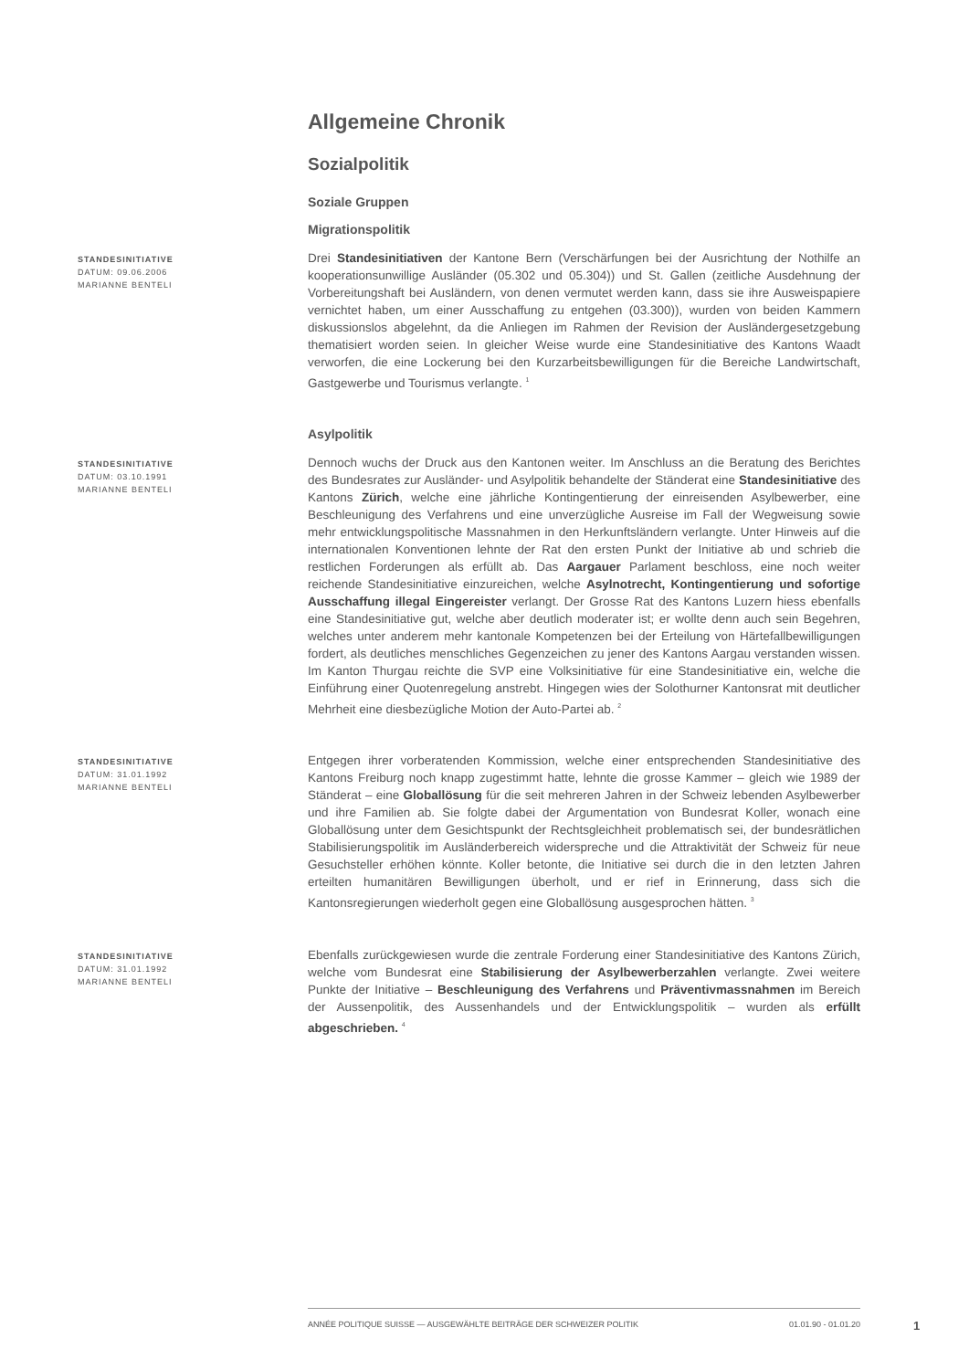Allgemeine Chronik
Sozialpolitik
Soziale Gruppen
Migrationspolitik
STANDESINITIATIVE
DATUM: 09.06.2006
MARIANNE BENTELI
Drei Standesinitiativen der Kantone Bern (Verschärfungen bei der Ausrichtung der Nothilfe an kooperationsunwillige Ausländer (05.302 und 05.304)) und St. Gallen (zeitliche Ausdehnung der Vorbereitungshaft bei Ausländern, von denen vermutet werden kann, dass sie ihre Ausweispapiere vernichtet haben, um einer Ausschaffung zu entgehen (03.300)), wurden von beiden Kammern diskussionslos abgelehnt, da die Anliegen im Rahmen der Revision der Ausländergesetzgebung thematisiert worden seien. In gleicher Weise wurde eine Standesinitiative des Kantons Waadt verworfen, die eine Lockerung bei den Kurzarbeitsbewilligungen für die Bereiche Landwirtschaft, Gastgewerbe und Tourismus verlangte. <sup>1</sup>
Asylpolitik
STANDESINITIATIVE
DATUM: 03.10.1991
MARIANNE BENTELI
Dennoch wuchs der Druck aus den Kantonen weiter. Im Anschluss an die Beratung des Berichtes des Bundesrates zur Ausländer- und Asylpolitik behandelte der Ständerat eine Standesinitiative des Kantons Zürich, welche eine jährliche Kontingentierung der einreisenden Asylbewerber, eine Beschleunigung des Verfahrens und eine unverzügliche Ausreise im Fall der Wegweisung sowie mehr entwicklungspolitische Massnahmen in den Herkunftsländern verlangte. Unter Hinweis auf die internationalen Konventionen lehnte der Rat den ersten Punkt der Initiative ab und schrieb die restlichen Forderungen als erfüllt ab. Das Aargauer Parlament beschloss, eine noch weiter reichende Standesinitiative einzureichen, welche Asylnotrecht, Kontingentierung und sofortige Ausschaffung illegal Eingereister verlangt. Der Grosse Rat des Kantons Luzern hiess ebenfalls eine Standesinitiative gut, welche aber deutlich moderater ist; er wollte denn auch sein Begehren, welches unter anderem mehr kantonale Kompetenzen bei der Erteilung von Härtefallbewilligungen fordert, als deutliches menschliches Gegenzeichen zu jener des Kantons Aargau verstanden wissen. Im Kanton Thurgau reichte die SVP eine Volksinitiative für eine Standesinitiative ein, welche die Einführung einer Quotenregelung anstrebt. Hingegen wies der Solothurner Kantonsrat mit deutlicher Mehrheit eine diesbezügliche Motion der Auto-Partei ab. <sup>2</sup>
STANDESINITIATIVE
DATUM: 31.01.1992
MARIANNE BENTELI
Entgegen ihrer vorberatenden Kommission, welche einer entsprechenden Standesinitiative des Kantons Freiburg noch knapp zugestimmt hatte, lehnte die grosse Kammer – gleich wie 1989 der Ständerat – eine Globallösung für die seit mehreren Jahren in der Schweiz lebenden Asylbewerber und ihre Familien ab. Sie folgte dabei der Argumentation von Bundesrat Koller, wonach eine Globallösung unter dem Gesichtspunkt der Rechtsgleichheit problematisch sei, der bundesrätlichen Stabilisierungspolitik im Ausländerbereich widerspreche und die Attraktivität der Schweiz für neue Gesuchsteller erhöhen könnte. Koller betonte, die Initiative sei durch die in den letzten Jahren erteilten humanitären Bewilligungen überholt, und er rief in Erinnerung, dass sich die Kantonsregierungen wiederholt gegen eine Globallösung ausgesprochen hätten. <sup>3</sup>
STANDESINITIATIVE
DATUM: 31.01.1992
MARIANNE BENTELI
Ebenfalls zurückgewiesen wurde die zentrale Forderung einer Standesinitiative des Kantons Zürich, welche vom Bundesrat eine Stabilisierung der Asylbewerberzahlen verlangte. Zwei weitere Punkte der Initiative – Beschleunigung des Verfahrens und Präventivmassnahmen im Bereich der Aussenpolitik, des Aussenhandels und der Entwicklungspolitik – wurden als erfüllt abgeschrieben. <sup>4</sup>
ANNÉE POLITIQUE SUISSE — AUSGEWÄHLTE BEITRÄGE DER SCHWEIZER POLITIK 01.01.90 - 01.01.20
1